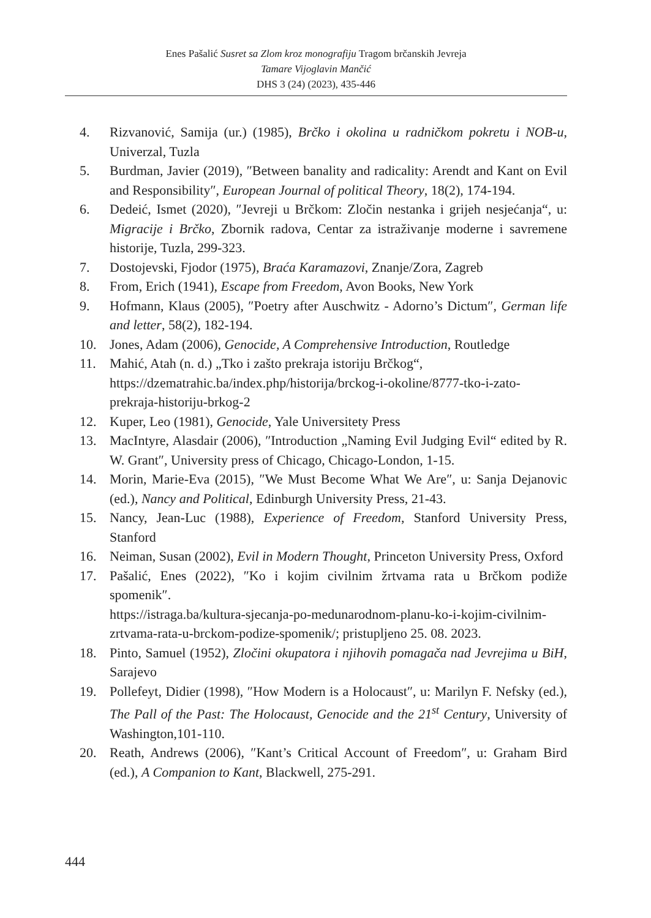Enes Pašalić Susret sa Zlom kroz monografiju Tragom brčanskih Jevreja
Tamare Vijoglavin Mančić
DHS 3 (24) (2023), 435-446
4. Rizvanović, Samija (ur.) (1985), Brčko i okolina u radničkom pokretu i NOB-u, Univerzal, Tuzla
5. Burdman, Javier (2019), ″Between banality and radicality: Arendt and Kant on Evil and Responsibility″, European Journal of political Theory, 18(2), 174-194.
6. Dedeić, Ismet (2020), ″Jevreji u Brčkom: Zločin nestanka i grijeh nesjećanja“, u: Migracije i Brčko, Zbornik radova, Centar za istraživanje moderne i savremene historije, Tuzla, 299-323.
7. Dostojevski, Fjodor (1975), Braća Karamazovi, Znanje/Zora, Zagreb
8. From, Erich (1941), Escape from Freedom, Avon Books, New York
9. Hofmann, Klaus (2005), ″Poetry after Auschwitz - Adorno’s Dictum″, German life and letter, 58(2), 182-194.
10. Jones, Adam (2006), Genocide, A Comprehensive Introduction, Routledge
11. Mahić, Atah (n. d.) „Tko i zašto prekraja istoriju Brčkog“, https://dzematrahic.ba/index.php/historija/brckog-i-okoline/8777-tko-i-zato-prekraja-historiju-brkog-2
12. Kuper, Leo (1981), Genocide, Yale Universitety Press
13. MacIntyre, Alasdair (2006), ″Introduction „Naming Evil Judging Evil“ edited by R. W. Grant″, University press of Chicago, Chicago-London, 1-15.
14. Morin, Marie-Eva (2015), ″We Must Become What We Are″, u: Sanja Dejanovic (ed.), Nancy and Political, Edinburgh University Press, 21-43.
15. Nancy, Jean-Luc (1988), Experience of Freedom, Stanford University Press, Stanford
16. Neiman, Susan (2002), Evil in Modern Thought, Princeton University Press, Oxford
17. Pašalić, Enes (2022), ″Ko i kojim civilnim žrtvama rata u Brčkom podiže spomenik″.
https://istraga.ba/kultura-sjecanja-po-medunarodnom-planu-ko-i-kojim-civilnim-zrtvama-rata-u-brckom-podize-spomenik/; pristupljeno 25. 08. 2023.
18. Pinto, Samuel (1952), Zločini okupatora i njihovih pomagača nad Jevrejima u BiH, Sarajevo
19. Pollefeyt, Didier (1998), ″How Modern is a Holocaust″, u: Marilyn F. Nefsky (ed.), The Pall of the Past: The Holocaust, Genocide and the 21<sup>st</sup> Century, University of Washington,101-110.
20. Reath, Andrews (2006), ″Kant’s Critical Account of Freedom″, u: Graham Bird (ed.), A Companion to Kant, Blackwell, 275-291.
444